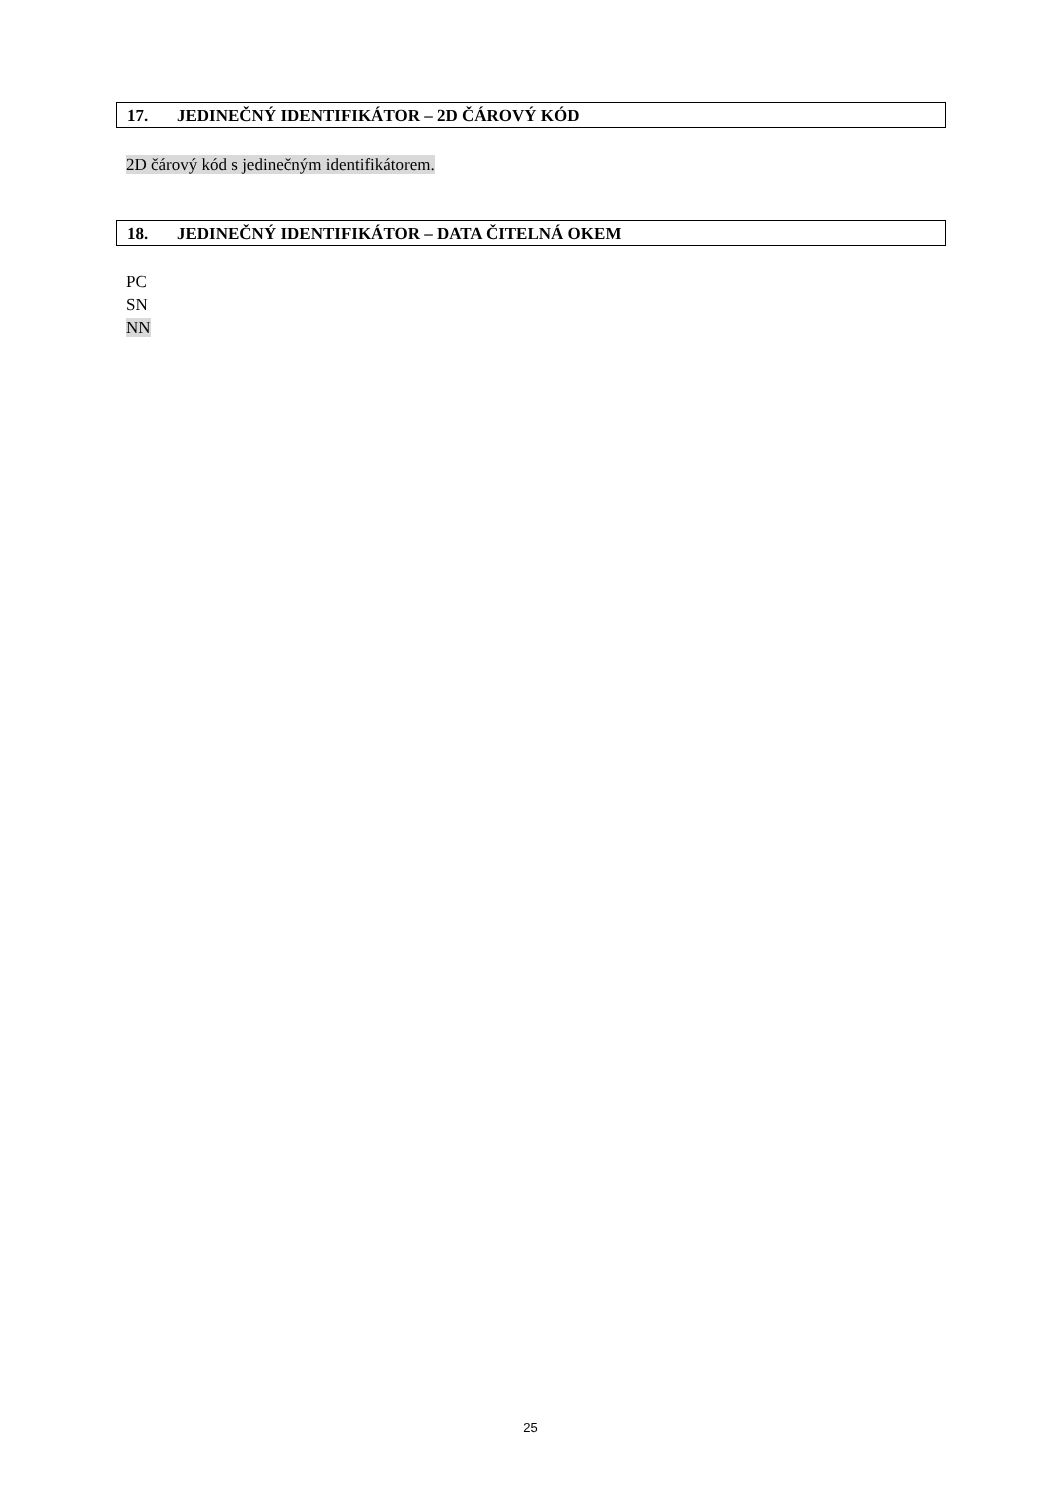17. JEDINEČNÝ IDENTIFIKÁTOR – 2D ČÁROVÝ KÓD
2D čárový kód s jedinečným identifikátorem.
18. JEDINEČNÝ IDENTIFIKÁTOR – DATA ČITELNÁ OKEM
PC
SN
NN
25